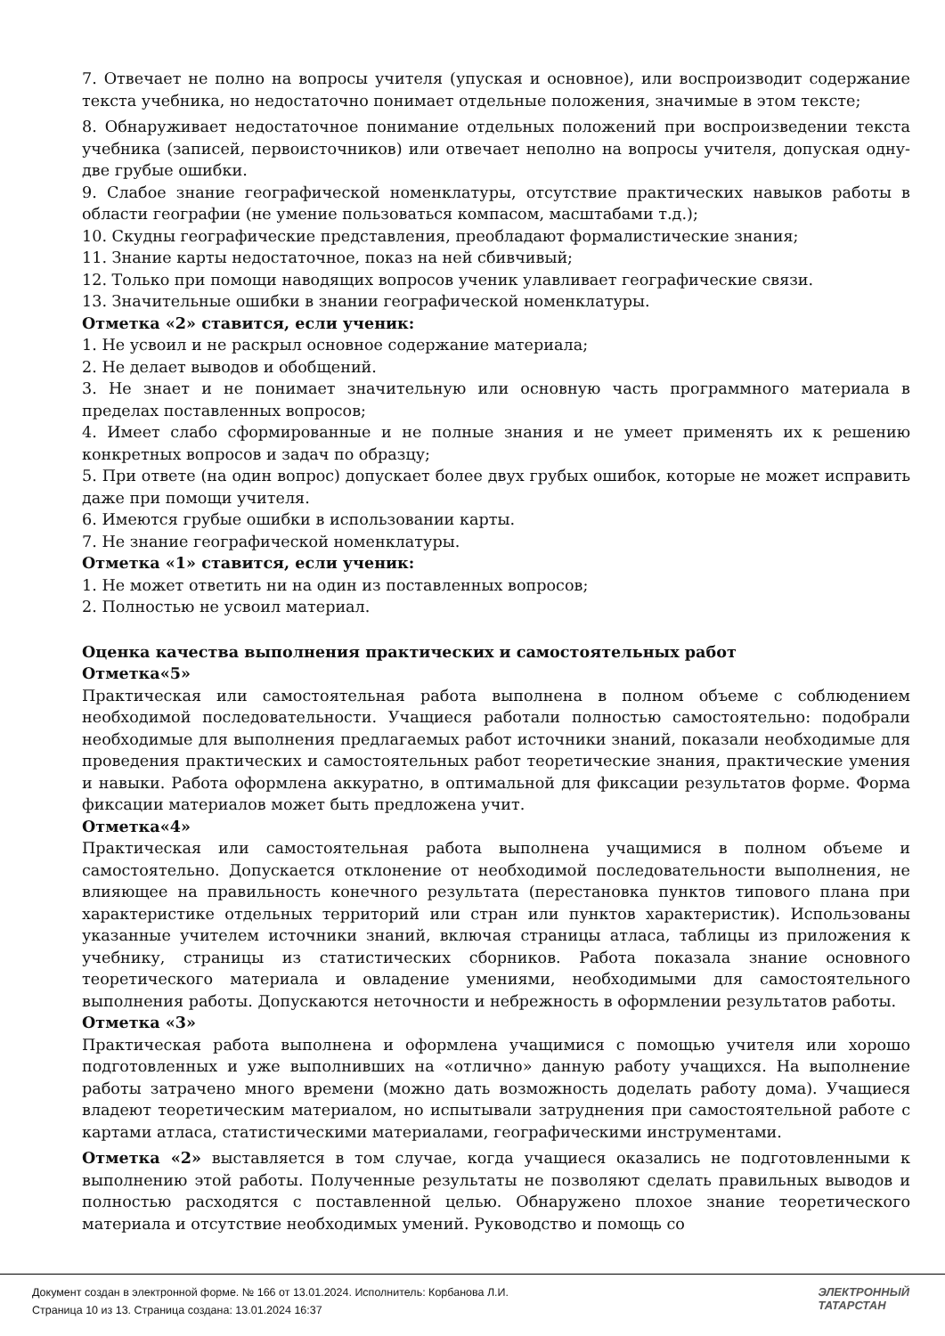7. Отвечает не полно на вопросы учителя (упуская и основное), или воспроизводит содержание текста учебника, но недостаточно понимает отдельные положения, значимые в этом тексте;
8. Обнаруживает недостаточное понимание отдельных положений при воспроизведении текста учебника (записей, первоисточников) или отвечает неполно на вопросы учителя, допуская одну-две грубые ошибки.
9. Слабое знание географической номенклатуры, отсутствие практических навыков работы в области географии (не умение пользоваться компасом, масштабами т.д.);
10. Скудны географические представления, преобладают формалистические знания;
11. Знание карты недостаточное, показ на ней сбивчивый;
12. Только при помощи наводящих вопросов ученик улавливает географические связи.
13. Значительные ошибки в знании географической номенклатуры.
Отметка «2» ставится, если ученик:
1. Не усвоил и не раскрыл основное содержание материала;
2. Не делает выводов и обобщений.
3. Не знает и не понимает значительную или основную часть программного материала в пределах поставленных вопросов;
4. Имеет слабо сформированные и не полные знания и не умеет применять их к решению конкретных вопросов и задач по образцу;
5. При ответе (на один вопрос) допускает более двух грубых ошибок, которые не может исправить даже при помощи учителя.
6. Имеются грубые ошибки в использовании карты.
7. Не знание географической номенклатуры.
Отметка «1» ставится, если ученик:
1. Не может ответить ни на один из поставленных вопросов;
2. Полностью не усвоил материал.
Оценка качества выполнения практических и самостоятельных работ
Отметка«5»
Практическая или самостоятельная работа выполнена в полном объеме с соблюдением необходимой последовательности. Учащиеся работали полностью самостоятельно: подобрали необходимые для выполнения предлагаемых работ источники знаний, показали необходимые для проведения практических и самостоятельных работ теоретические знания, практические умения и навыки. Работа оформлена аккуратно, в оптимальной для фиксации результатов форме. Форма фиксации материалов может быть предложена учит.
Отметка«4»
Практическая или самостоятельная работа выполнена учащимися в полном объеме и самостоятельно. Допускается отклонение от необходимой последовательности выполнения, не влияющее на правильность конечного результата (перестановка пунктов типового плана при характеристике отдельных территорий или стран или пунктов характеристик). Использованы указанные учителем источники знаний, включая страницы атласа, таблицы из приложения к учебнику, страницы из статистических сборников. Работа показала знание основного теоретического материала и овладение умениями, необходимыми для самостоятельного выполнения работы. Допускаются неточности и небрежность в оформлении результатов работы.
Отметка «3»
Практическая работа выполнена и оформлена учащимися с помощью учителя или хорошо подготовленных и уже выполнивших на «отлично» данную работу учащихся. На выполнение работы затрачено много времени (можно дать возможность доделать работу дома). Учащиеся владеют теоретическим материалом, но испытывали затруднения при самостоятельной работе с картами атласа, статистическими материалами, географическими инструментами.
Отметка «2» выставляется в том случае, когда учащиеся оказались не подготовленными к выполнению этой работы. Полученные результаты не позволяют сделать правильных выводов и полностью расходятся с поставленной целью. Обнаружено плохое знание теоретического материала и отсутствие необходимых умений. Руководство и помощь со
Документ создан в электронной форме. № 166 от 13.01.2024. Исполнитель: Корбанова Л.И.
Страница 10 из 13. Страница создана: 13.01.2024 16:37
ЭЛЕКТРОННЫЙ
ТАТАРСТАН